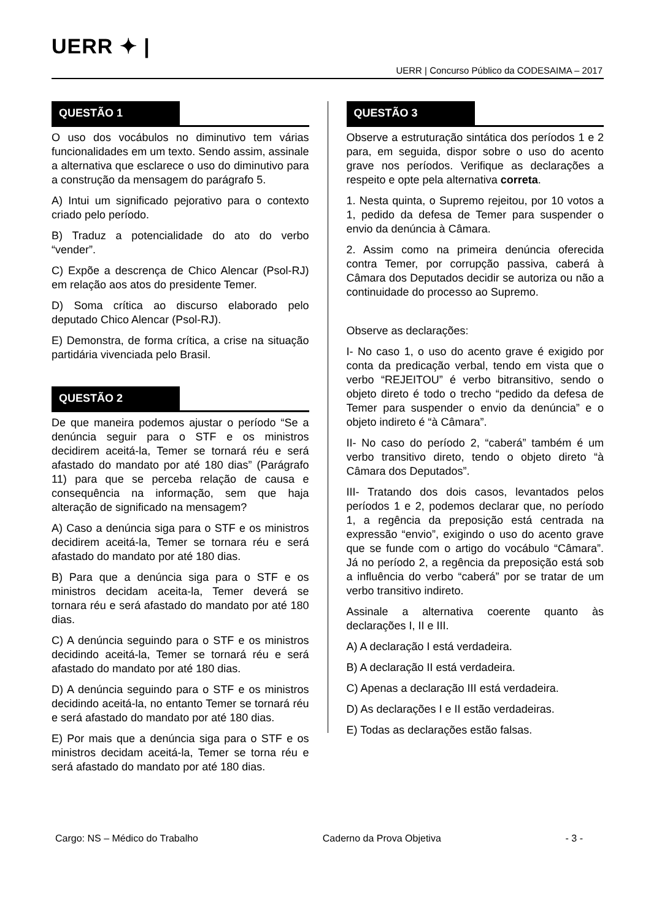UERR ✦ |
UERR | Concurso Público da CODESAIMA – 2017
QUESTÃO 1
O uso dos vocábulos no diminutivo tem várias funcionalidades em um texto. Sendo assim, assinale a alternativa que esclarece o uso do diminutivo para a construção da mensagem do parágrafo 5.
A) Intui um significado pejorativo para o contexto criado pelo período.
B) Traduz a potencialidade do ato do verbo “vender”.
C) Expõe a descrença de Chico Alencar (Psol-RJ) em relação aos atos do presidente Temer.
D) Soma crítica ao discurso elaborado pelo deputado Chico Alencar (Psol-RJ).
E) Demonstra, de forma crítica, a crise na situação partidária vivenciada pelo Brasil.
QUESTÃO 2
De que maneira podemos ajustar o período “Se a denúncia seguir para o STF e os ministros decidirem aceitá-la, Temer se tornará réu e será afastado do mandato por até 180 dias” (Parágrafo 11) para que se perceba relação de causa e consequência na informação, sem que haja alteração de significado na mensagem?
A) Caso a denúncia siga para o STF e os ministros decidirem aceitá-la, Temer se tornara réu e será afastado do mandato por até 180 dias.
B) Para que a denúncia siga para o STF e os ministros decidam aceita-la, Temer deverá se tornara réu e será afastado do mandato por até 180 dias.
C) A denúncia seguindo para o STF e os ministros decidindo aceitá-la, Temer se tornará réu e será afastado do mandato por até 180 dias.
D) A denúncia seguindo para o STF e os ministros decidindo aceitá-la, no entanto Temer se tornará réu e será afastado do mandato por até 180 dias.
E) Por mais que a denúncia siga para o STF e os ministros decidam aceitá-la, Temer se torna réu e será afastado do mandato por até 180 dias.
QUESTÃO 3
Observe a estruturação sintática dos períodos 1 e 2 para, em seguida, dispor sobre o uso do acento grave nos períodos. Verifique as declarações a respeito e opte pela alternativa correta.
1. Nesta quinta, o Supremo rejeitou, por 10 votos a 1, pedido da defesa de Temer para suspender o envio da denúncia à Câmara.
2. Assim como na primeira denúncia oferecida contra Temer, por corrupção passiva, caberá à Câmara dos Deputados decidir se autoriza ou não a continuidade do processo ao Supremo.
Observe as declarações:
I- No caso 1, o uso do acento grave é exigido por conta da predicação verbal, tendo em vista que o verbo “REJEITOU” é verbo bitransitivo, sendo o objeto direto é todo o trecho “pedido da defesa de Temer para suspender o envio da denúncia” e o objeto indireto é “à Câmara”.
II- No caso do período 2, “caberá” também é um verbo transitivo direto, tendo o objeto direto “à Câmara dos Deputados”.
III- Tratando dos dois casos, levantados pelos períodos 1 e 2, podemos declarar que, no período 1, a regência da preposição está centrada na expressão “envio”, exigindo o uso do acento grave que se funde com o artigo do vocábulo “Câmara”. Já no período 2, a regência da preposição está sob a influência do verbo “caberá” por se tratar de um verbo transitivo indireto.
Assinale a alternativa coerente quanto às declarações I, II e III.
A) A declaração I está verdadeira.
B) A declaração II está verdadeira.
C) Apenas a declaração III está verdadeira.
D) As declarações I e II estão verdadeiras.
E) Todas as declarações estão falsas.
Cargo: NS – Médico do Trabalho Caderno da Prova Objetiva - 3 -